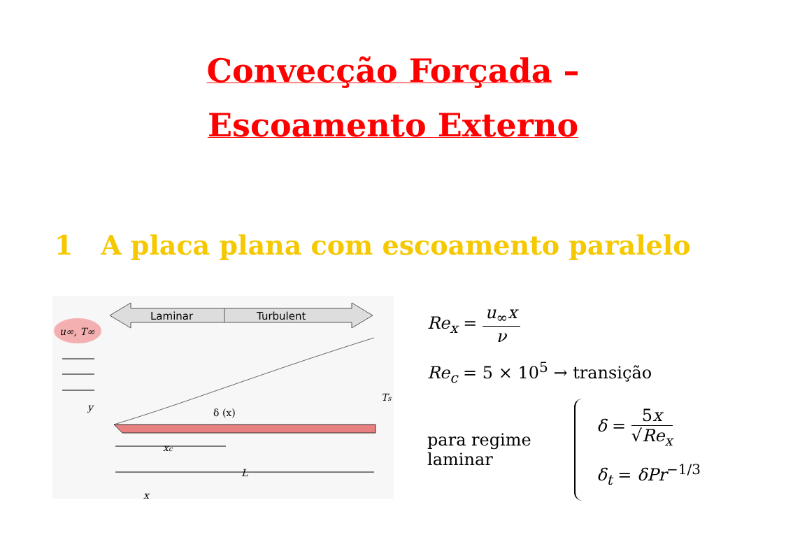Convecção Forçada –
Escoamento Externo
1 A placa plana com escoamento paralelo
Laminar
Turbulent
u∞, T∞
δ (x)
y
Ts
xc
L
x
Re<sub>x</sub> = u<sub>∞</sub>x ν
Re<sub>c</sub> = 5 × 10<sup>5</sup> → transição
para regime
laminar
δ = 5x √Re<sub>x</sub>
δ<sub>t</sub> = δPr<sup>−1/3</sup>